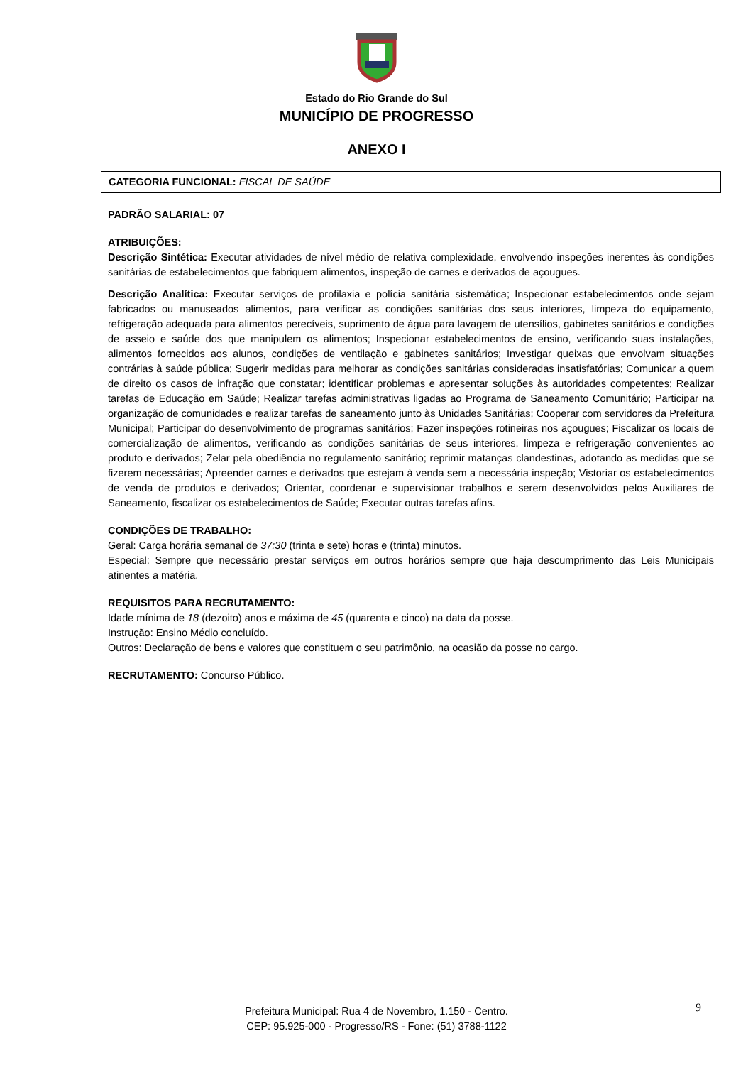Estado do Rio Grande do Sul
MUNICÍPIO DE PROGRESSO
ANEXO I
CATEGORIA FUNCIONAL: FISCAL DE SAÚDE
PADRÃO SALARIAL: 07
ATRIBUIÇÕES:
Descrição Sintética: Executar atividades de nível médio de relativa complexidade, envolvendo inspeções inerentes às condições sanitárias de estabelecimentos que fabriquem alimentos, inspeção de carnes e derivados de açougues.
Descrição Analítica: Executar serviços de profilaxia e polícia sanitária sistemática; Inspecionar estabelecimentos onde sejam fabricados ou manuseados alimentos, para verificar as condições sanitárias dos seus interiores, limpeza do equipamento, refrigeração adequada para alimentos perecíveis, suprimento de água para lavagem de utensílios, gabinetes sanitários e condições de asseio e saúde dos que manipulem os alimentos; Inspecionar estabelecimentos de ensino, verificando suas instalações, alimentos fornecidos aos alunos, condições de ventilação e gabinetes sanitários; Investigar queixas que envolvam situações contrárias à saúde pública; Sugerir medidas para melhorar as condições sanitárias consideradas insatisfatórias; Comunicar a quem de direito os casos de infração que constatar; identificar problemas e apresentar soluções às autoridades competentes; Realizar tarefas de Educação em Saúde; Realizar tarefas administrativas ligadas ao Programa de Saneamento Comunitário; Participar na organização de comunidades e realizar tarefas de saneamento junto às Unidades Sanitárias; Cooperar com servidores da Prefeitura Municipal; Participar do desenvolvimento de programas sanitários; Fazer inspeções rotineiras nos açougues; Fiscalizar os locais de comercialização de alimentos, verificando as condições sanitárias de seus interiores, limpeza e refrigeração convenientes ao produto e derivados; Zelar pela obediência no regulamento sanitário; reprimir matanças clandestinas, adotando as medidas que se fizerem necessárias; Apreender carnes e derivados que estejam à venda sem a necessária inspeção; Vistoriar os estabelecimentos de venda de produtos e derivados; Orientar, coordenar e supervisionar trabalhos e serem desenvolvidos pelos Auxiliares de Saneamento, fiscalizar os estabelecimentos de Saúde; Executar outras tarefas afins.
CONDIÇÕES DE TRABALHO:
Geral: Carga horária semanal de 37:30 (trinta e sete) horas e (trinta) minutos.
Especial: Sempre que necessário prestar serviços em outros horários sempre que haja descumprimento das Leis Municipais atinentes a matéria.
REQUISITOS PARA RECRUTAMENTO:
Idade mínima de 18 (dezoito) anos e máxima de 45 (quarenta e cinco) na data da posse.
Instrução: Ensino Médio concluído.
Outros: Declaração de bens e valores que constituem o seu patrimônio, na ocasião da posse no cargo.
RECRUTAMENTO: Concurso Público.
9
Prefeitura Municipal: Rua 4 de Novembro, 1.150 - Centro.
CEP: 95.925-000 - Progresso/RS - Fone: (51) 3788-1122